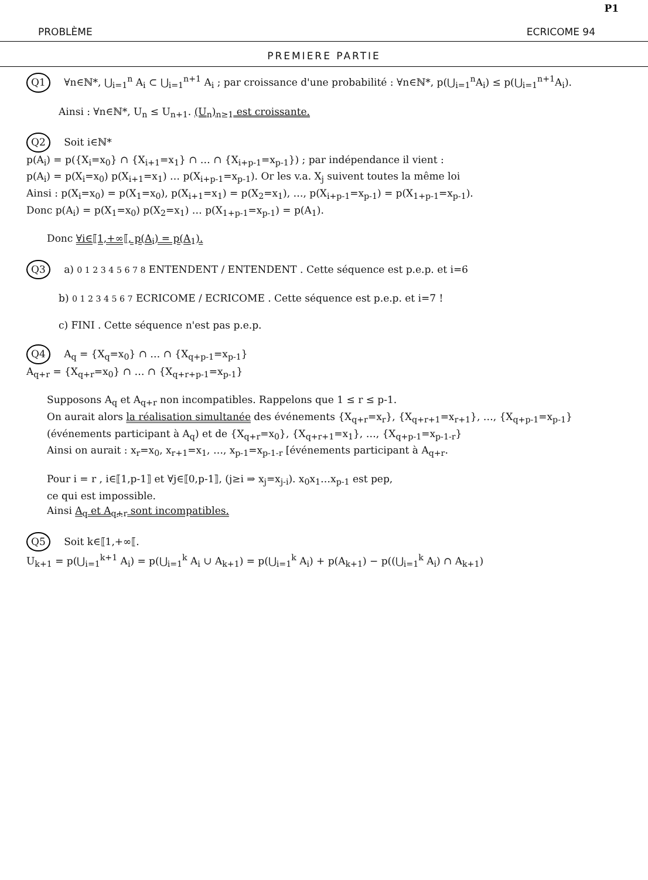P1
PROBLÈME ECRICOME 94
PREMIERE PARTIE
Q1 ∀n∈ℕ*, ⋃<sub>i=1</sub><sup>n</sup> A<sub>i</sub> ⊂ ⋃<sub>i=1</sub><sup>n+1</sup> A<sub>i</sub> ; par croissance d'une probabilité : ∀n∈ℕ*, p(⋃<sub>i=1</sub><sup>n</sup>A<sub>i</sub>) ≤ p(⋃<sub>i=1</sub><sup>n+1</sup>A<sub>i</sub>).
Ainsi : ∀n∈ℕ*, U<sub>n</sub> ≤ U<sub>n+1</sub>. (U<sub>n</sub>)<sub>n≥1</sub> est croissante.
Q2 Soit i∈ℕ*
p(A<sub>i</sub>) = p({X<sub>i</sub>=x<sub>0</sub>} ∩ {X<sub>i+1</sub>=x<sub>1</sub>} ∩ … ∩ {X<sub>i+p-1</sub>=x<sub>p-1</sub>}) ; par indépendance il vient :
p(A<sub>i</sub>) = p(X<sub>i</sub>=x<sub>0</sub>) p(X<sub>i+1</sub>=x<sub>1</sub>) … p(X<sub>i+p-1</sub>=x<sub>p-1</sub>). Or les v.a. X<sub>j</sub> suivent toutes la même loi
Ainsi : p(X<sub>i</sub>=x<sub>0</sub>) = p(X<sub>1</sub>=x<sub>0</sub>), p(X<sub>i+1</sub>=x<sub>1</sub>) = p(X<sub>2</sub>=x<sub>1</sub>), …, p(X<sub>i+p-1</sub>=x<sub>p-1</sub>) = p(X<sub>1+p-1</sub>=x<sub>p-1</sub>).
Donc p(A<sub>i</sub>) = p(X<sub>1</sub>=x<sub>0</sub>) p(X<sub>2</sub>=x<sub>1</sub>) … p(X<sub>1+p-1</sub>=x<sub>p-1</sub>) = p(A<sub>1</sub>).
Donc ∀i∈⟦1,+∞⟦, p(A<sub>i</sub>) = p(A<sub>1</sub>).
Q3 a) 0 1 2 3 4 5 6 7 8 ENTENDENT / ENTENDENT . Cette séquence est p.e.p. et i=6
b) 0 1 2 3 4 5 6 7 ECRICOME / ECRICOME . Cette séquence est p.e.p. et i=7 !
c) FINI . Cette séquence n'est pas p.e.p.
Q4 A<sub>q</sub> = {X<sub>q</sub>=x<sub>0</sub>} ∩ … ∩ {X<sub>q+p-1</sub>=x<sub>p-1</sub>}
A<sub>q+r</sub> = {X<sub>q+r</sub>=x<sub>0</sub>} ∩ … ∩ {X<sub>q+r+p-1</sub>=x<sub>p-1</sub>}
Supposons A<sub>q</sub> et A<sub>q+r</sub> non incompatibles. Rappelons que 1 ≤ r ≤ p-1.
On aurait alors la réalisation simultanée des événements {X<sub>q+r</sub>=x<sub>r</sub>}, {X<sub>q+r+1</sub>=x<sub>r+1</sub>}, …, {X<sub>q+p-1</sub>=x<sub>p-1</sub>} (événements participant à A<sub>q</sub>) et de {X<sub>q+r</sub>=x<sub>0</sub>}, {X<sub>q+r+1</sub>=x<sub>1</sub>}, …, {X<sub>q+p-1</sub>=x<sub>p-1-r</sub>}
Ainsi on aurait : x<sub>r</sub>=x<sub>0</sub>, x<sub>r+1</sub>=x<sub>1</sub>, …, x<sub>p-1</sub>=x<sub>p-1-r</sub> [événements participant à A<sub>q+r</sub>.
Pour i = r , i∈⟦1,p-1⟧ et ∀j∈⟦0,p-1⟧, (j≥i ⇒ x<sub>j</sub>=x<sub>j-i</sub>). x<sub>0</sub>x<sub>1</sub>…x<sub>p-1</sub> est pep,
ce qui est impossible.
Ainsi A<sub>q</sub> et A<sub>q+r</sub> sont incompatibles.
Q5 Soit k∈⟦1,+∞⟦.
U<sub>k+1</sub> = p(⋃<sub>i=1</sub><sup>k+1</sup> A<sub>i</sub>) = p(⋃<sub>i=1</sub><sup>k</sup> A<sub>i</sub> ∪ A<sub>k+1</sub>) = p(⋃<sub>i=1</sub><sup>k</sup> A<sub>i</sub>) + p(A<sub>k+1</sub>) − p((⋃<sub>i=1</sub><sup>k</sup> A<sub>i</sub>) ∩ A<sub>k+1</sub>)